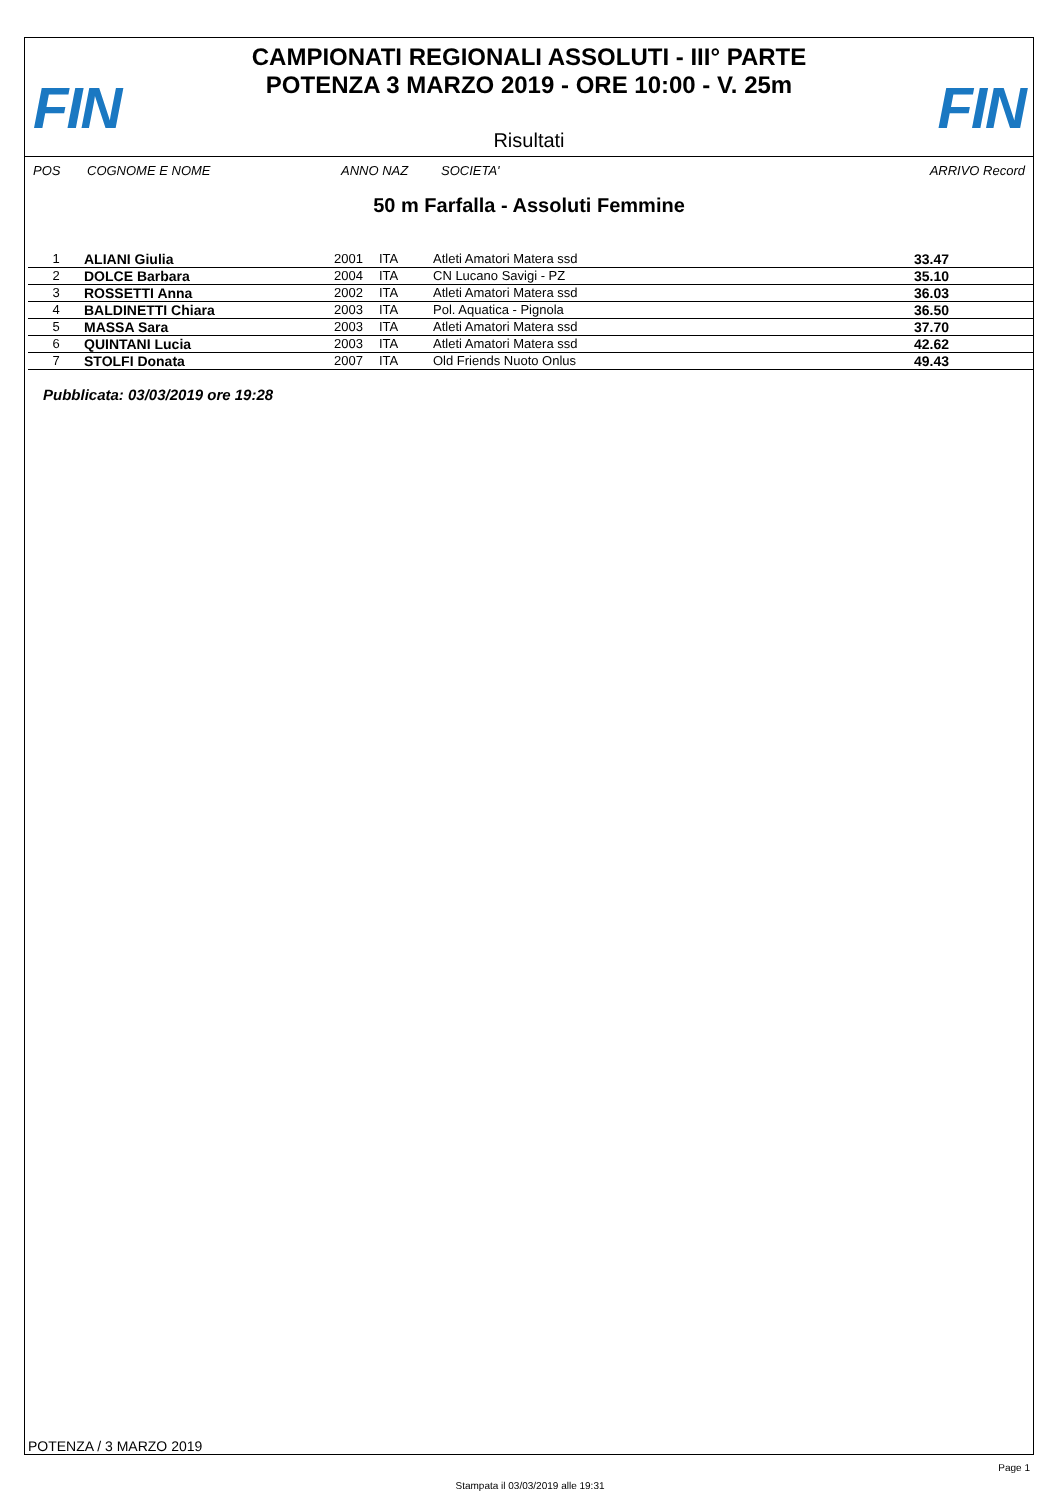FIN
CAMPIONATI REGIONALI ASSOLUTI - III° PARTE
POTENZA 3 MARZO 2019 - ORE 10:00 - V. 25m
FIN Risultati
POS COGNOME E NOME ANNO NAZ SOCIETA' ARRIVO Record
50 m Farfalla - Assoluti Femmine
| 1 | ALIANI Giulia | 2001 | ITA | Atleti Amatori Matera ssd | 33.47 |
| 2 | DOLCE Barbara | 2004 | ITA | CN Lucano Savigi - PZ | 35.10 |
| 3 | ROSSETTI Anna | 2002 | ITA | Atleti Amatori Matera ssd | 36.03 |
| 4 | BALDINETTI Chiara | 2003 | ITA | Pol. Aquatica - Pignola | 36.50 |
| 5 | MASSA Sara | 2003 | ITA | Atleti Amatori Matera ssd | 37.70 |
| 6 | QUINTANI Lucia | 2003 | ITA | Atleti Amatori Matera ssd | 42.62 |
| 7 | STOLFI Donata | 2007 | ITA | Old Friends Nuoto Onlus | 49.43 |
Pubblicata: 03/03/2019 ore 19:28
POTENZA / 3 MARZO 2019
Page 1
Stampata il 03/03/2019 alle 19:31